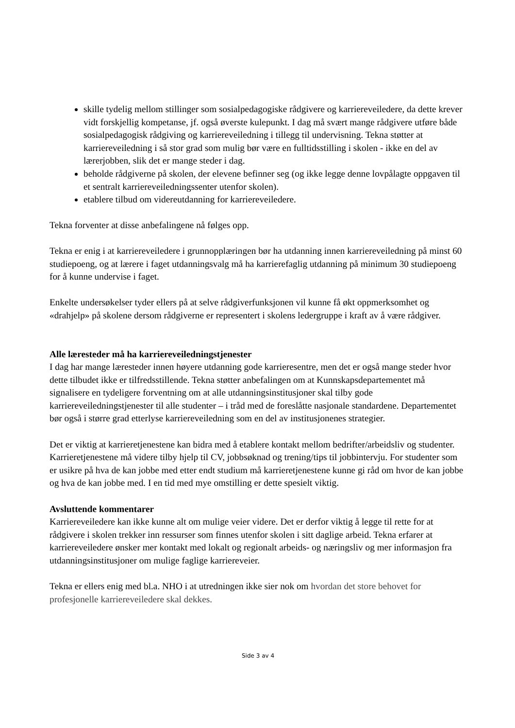skille tydelig mellom stillinger som sosialpedagogiske rådgivere og karriereveiledere, da dette krever vidt forskjellig kompetanse, jf. også øverste kulepunkt. I dag må svært mange rådgivere utføre både sosialpedagogisk rådgiving og karriereveiledning i tillegg til undervisning. Tekna støtter at karriereveiledning i så stor grad som mulig bør være en fulltidsstilling i skolen - ikke en del av lærerjobben, slik det er mange steder i dag.
beholde rådgiverne på skolen, der elevene befinner seg (og ikke legge denne lovpålagte oppgaven til et sentralt karriereveiledningssenter utenfor skolen).
etablere tilbud om videreutdanning for karriereveiledere.
Tekna forventer at disse anbefalingene nå følges opp.
Tekna er enig i at karriereveiledere i grunnopplæringen bør ha utdanning innen karriereveiledning på minst 60 studiepoeng, og at lærere i faget utdanningsvalg må ha karrierefaglig utdanning på minimum 30 studiepoeng for å kunne undervise i faget.
Enkelte undersøkelser tyder ellers på at selve rådgiverfunksjonen vil kunne få økt oppmerksomhet og «drahjelp» på skolene dersom rådgiverne er representert i skolens ledergruppe i kraft av å være rådgiver.
Alle læresteder må ha karriereveiledningstjenester
I dag har mange læresteder innen høyere utdanning gode karrieresentre, men det er også mange steder hvor dette tilbudet ikke er tilfredsstillende. Tekna støtter anbefalingen om at Kunnskapsdepartementet må signalisere en tydeligere forventning om at alle utdanningsinstitusjoner skal tilby gode karriereveiledningstjenester til alle studenter – i tråd med de foreslåtte nasjonale standardene. Departementet bør også i større grad etterlyse karriereveiledning som en del av institusjonenes strategier.
Det er viktig at karrieretjenestene kan bidra med å etablere kontakt mellom bedrifter/arbeidsliv og studenter. Karrieretjenestene må videre tilby hjelp til CV, jobbsøknad og trening/tips til jobbintervju. For studenter som er usikre på hva de kan jobbe med etter endt studium må karrieretjenestene kunne gi råd om hvor de kan jobbe og hva de kan jobbe med. I en tid med mye omstilling er dette spesielt viktig.
Avsluttende kommentarer
Karriereveiledere kan ikke kunne alt om mulige veier videre. Det er derfor viktig å legge til rette for at rådgivere i skolen trekker inn ressurser som finnes utenfor skolen i sitt daglige arbeid. Tekna erfarer at karriereveiledere ønsker mer kontakt med lokalt og regionalt arbeids- og næringsliv og mer informasjon fra utdanningsinstitusjoner om mulige faglige karriereveier.
Tekna er ellers enig med bl.a. NHO i at utredningen ikke sier nok om hvordan det store behovet for profesjonelle karriereveiledere skal dekkes.
Side 3 av 4